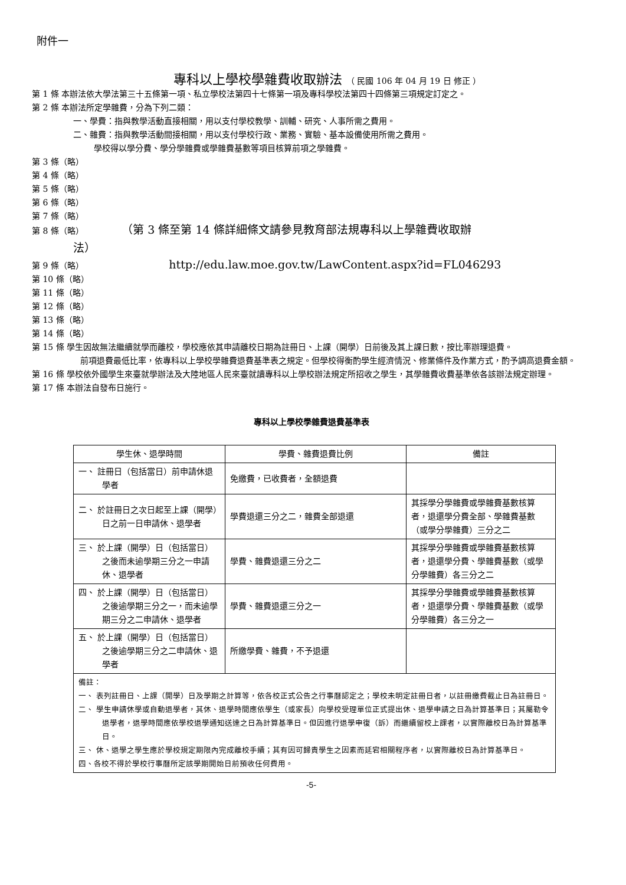附件一
專科以上學校學雜費收取辦法 （ 民國 106 年 04 月 19 日 修正 ）
第 1 條 本辦法依大學法第三十五條第一項、私立學校法第四十七條第一項及專科學校法第四十四條第三項規定訂定之。
第 2 條 本辦法所定學雜費，分為下列二類：
一、學費：指與教學活動直接相關，用以支付學校教學、訓輔、研究、人事所需之費用。
二、雜費：指與教學活動間接相關，用以支付學校行政、業務、實驗、基本設備使用所需之費用。
學校得以學分費、學分學雜費或學雜費基數等項目核算前項之學雜費。
第 3 條（略）
第 4 條（略）
第 5 條（略）
第 6 條（略）
第 7 條（略）
第 8 條（略） （第 3 條至第 14 條詳細條文請參見教育部法規專科以上學雜費收取辦
法）
第 9 條（略） http://edu.law.moe.gov.tw/LawContent.aspx?id=FL046293
第 10 條（略）
第 11 條（略）
第 12 條（略）
第 13 條（略）
第 14 條（略）
第 15 條 學生因故無法繼續就學而離校，學校應依其申請離校日期為註冊日、上課（開學）日前後及其上課日數，按比率辦理退費。
前項退費最低比率，依專科以上學校學雜費退費基準表之規定。但學校得衡酌學生經濟情況、修業條件及作業方式，酌予調高退費金額。
第 16 條 學校依外國學生來臺就學辦法及大陸地區人民來臺就讀專科以上學校辦法規定所招收之學生，其學雜費收費基準依各該辦法規定辦理。
第 17 條 本辦法自發布日施行。
專科以上學校學雜費退費基準表
| 學生休、退學時間 | 學費、雜費退費比例 | 備註 |
| --- | --- | --- |
| 一、 註冊日（包括當日）前申請休退學者 | 免繳費，已收費者，全額退費 | |
| 二、 於註冊日之次日起至上課（開學）日之前一日申請休、退學者 | 學費退還三分之二，雜費全部退還 | 其採學分學雜費或學雜費基數核算者，退還學分費全部、學雜費基數（或學分學雜費）三分之二 |
| 三、 於上課（開學）日（包括當日）之後而未逾學期三分之一申請休、退學者 | 學費、雜費退還三分之二 | 其採學分學雜費或學雜費基數核算者，退還學分費、學雜費基數（或學分學雜費）各三分之二 |
| 四、 於上課（開學）日（包括當日）之後逾學期三分之一，而未逾學期三分之二申請休、退學者 | 學費、雜費退還三分之一 | 其採學分學雜費或學雜費基數核算者，退還學分費、學雜費基數（或學分學雜費）各三分之一 |
| 五、 於上課（開學）日（包括當日）之後逾學期三分之二申請休、退學者 | 所繳學費、雜費，不予退還 | |
| 備註： 一、 表列註冊日、上課（開學）日及學期之計算等，依各校正式公告之行事曆認定之；學校未明定註冊日者，以註冊繳費截止日為註冊日。 二、 學生申請休學或自動退學者，其休、退學時間應依學生（或家長）向學校受理單位正式提出休、退學申請之日為計算基準日；其屬勒令退學者，退學時間應依學校退學通知送達之日為計算基準日。但因進行退學申復（訴）而繼續留校上課者，以實際離校日為計算基準日。 三、 休、退學之學生應於學校規定期限內完成離校手續；其有因可歸責學生之因素而延宕相關程序者，以實際離校日為計算基準日。 四、各校不得於學校行事曆所定該學期開始日前預收任何費用。 | | |
-5-